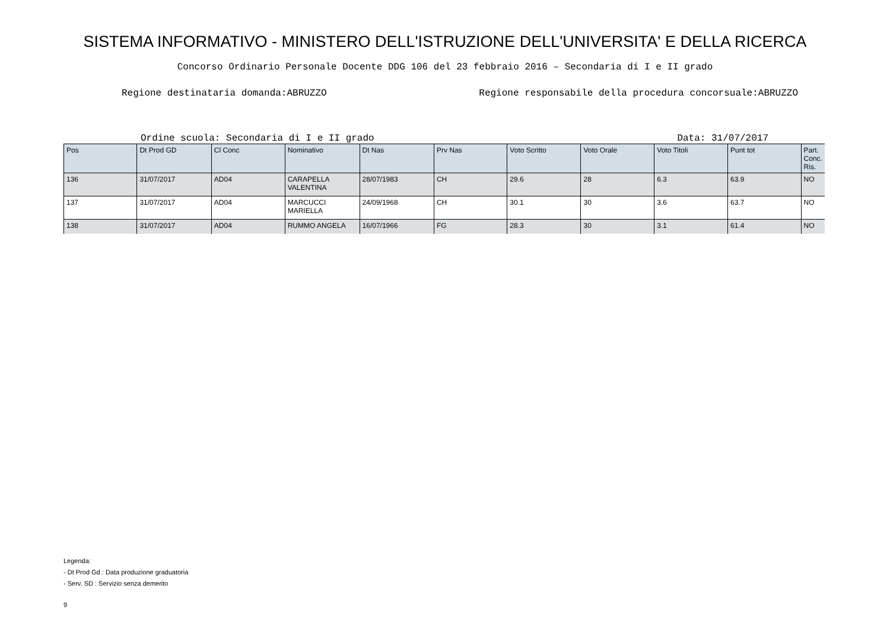SISTEMA INFORMATIVO - MINISTERO DELL'ISTRUZIONE DELL'UNIVERSITA' E DELLA RICERCA
Concorso Ordinario Personale Docente DDG 106 del 23 febbraio 2016 – Secondaria di I e II grado
Regione destinataria domanda:ABRUZZO Regione responsabile della procedura concorsuale:ABRUZZO
Ordine scuola: Secondaria di I e II grado Data: 31/07/2017
| Pos | Dt Prod GD | Cl Conc | Nominativo | Dt Nas | Prv Nas | Voto Scritto | Voto Orale | Voto Titoli | Punt tot | Part. Conc. Ris. |
| --- | --- | --- | --- | --- | --- | --- | --- | --- | --- | --- |
| 136 | 31/07/2017 | AD04 | CARAPELLA VALENTINA | 28/07/1983 | CH | 29.6 | 28 | 6.3 | 63.9 | NO |
| 137 | 31/07/2017 | AD04 | MARCUCCI MARIELLA | 24/09/1968 | CH | 30.1 | 30 | 3.6 | 63.7 | NO |
| 138 | 31/07/2017 | AD04 | RUMMO ANGELA | 16/07/1966 | FG | 28.3 | 30 | 3.1 | 61.4 | NO |
Legenda:
- Dt Prod Gd : Data produzione graduatoria
- Serv. SD : Servizio senza demerito
9